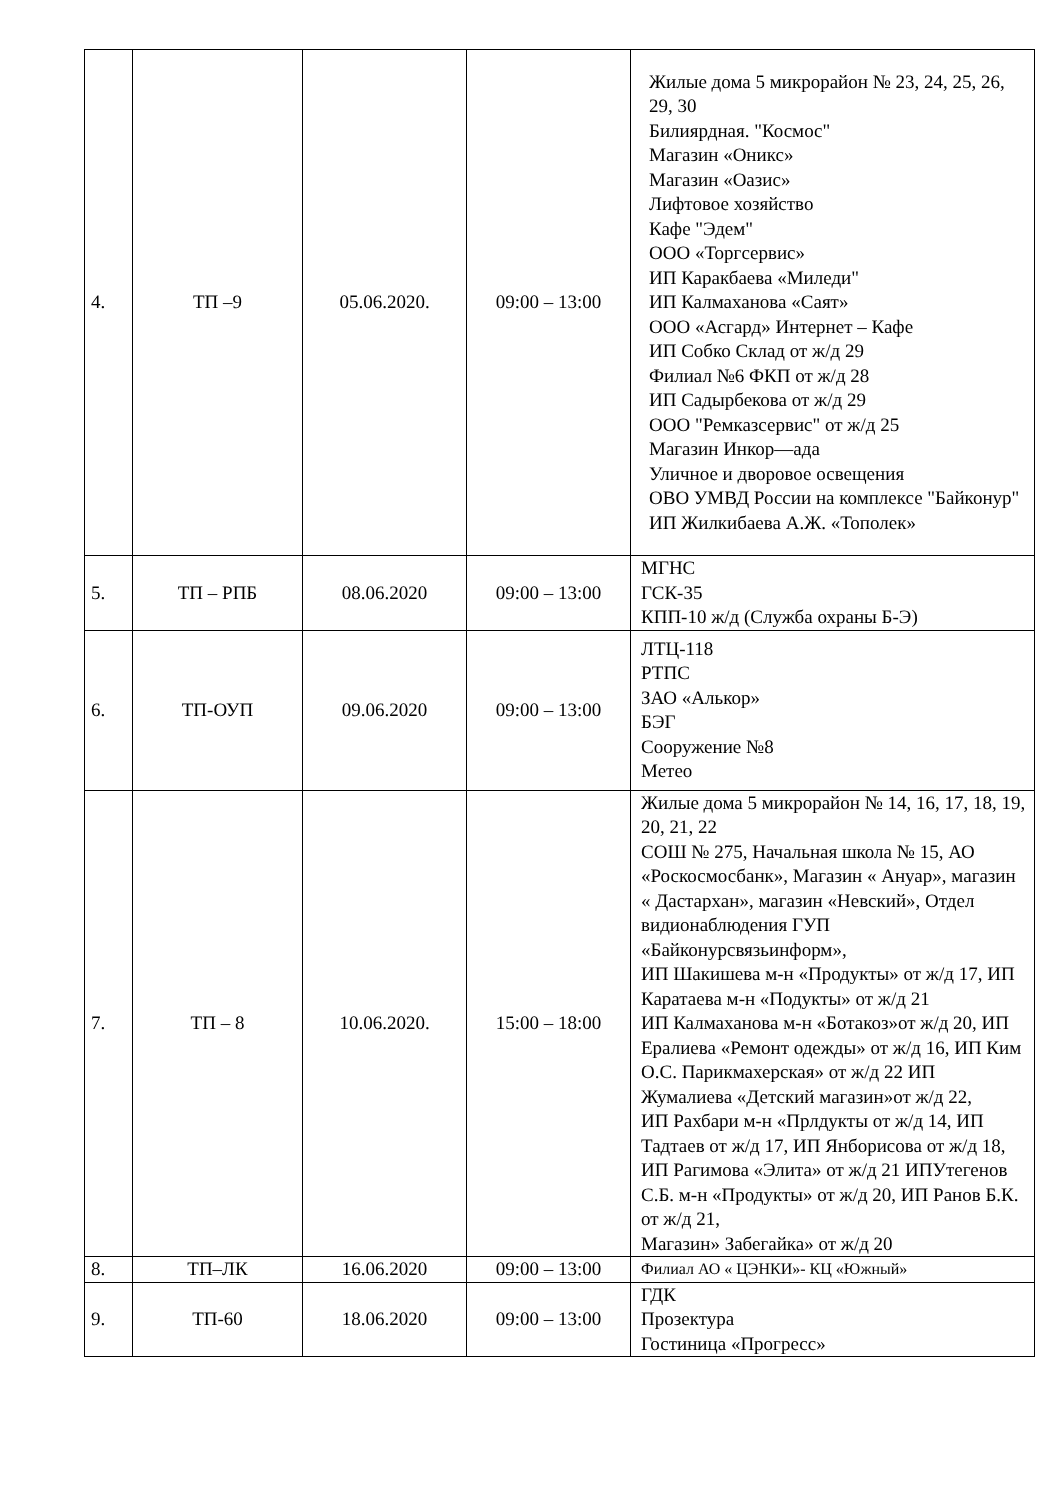| 4. | ТП –9 | 05.06.2020. | 09:00 – 13:00 | Жилые дома 5 микрорайон № 23, 24, 25, 26, 29, 30 Билиярдная. "Космос" Магазин «Оникс» Магазин «Оазис» Лифтовое хозяйство Кафе "Эдем" ООО «Торгсервис» ИП Каракбаева «Миледи" ИП Калмаханова «Саят» ООО «Асгард» Интернет – Кафе ИП Собко Склад от ж/д 29 Филиал №6 ФКП от ж/д 28 ИП Садырбекова от ж/д 29 ООО "Ремказсервис" от ж/д 25 Магазин Инкор—ада Уличное и дворовое освещения ОВО УМВД России на комплексе "Байконур" ИП Жилкибаева А.Ж. «Тополек» |
| 5. | ТП – РПБ | 08.06.2020 | 09:00 – 13:00 | МГНС ГСК-35 КПП-10 ж/д (Служба охраны Б-Э) |
| 6. | ТП-ОУП | 09.06.2020 | 09:00 – 13:00 | ЛТЦ-118 РТПС ЗАО «Алькор» БЭГ Сооружение №8 Метео |
| 7. | ТП – 8 | 10.06.2020. | 15:00 – 18:00 | Жилые дома 5 микрорайон № 14, 16, 17, 18, 19, 20, 21, 22 СОШ № 275, Начальная школа № 15, АО «Роскосмосбанк», Магазин « Ануар», магазин « Дастархан», магазин «Невский», Отдел видионаблюдения ГУП «Байконурсвязьинформ», ИП Шакишева м-н «Продукты» от ж/д 17, ИП Каратаева м-н «Подукты» от ж/д 21 ИП Калмаханова м-н «Ботакоз»от ж/д 20, ИП Ералиева «Ремонт одежды» от ж/д 16, ИП Ким О.С. Парикмахерская» от ж/д 22 ИП Жумалиева «Детский магазин»от ж/д 22, ИП Рахбари м-н «Прлдукты от ж/д 14, ИП Тадтаев от ж/д 17, ИП Янборисова от ж/д 18, ИП Рагимова «Элита» от ж/д 21 ИПУтегенов С.Б. м-н «Продукты» от ж/д 20, ИП Ранов Б.К. от ж/д 21, Магазин» Забегайка» от ж/д 20 |
| 8. | ТП–ЛК | 16.06.2020 | 09:00 – 13:00 | Филиал АО « ЦЭНКИ»- КЦ «Южный» |
| 9. | ТП-60 | 18.06.2020 | 09:00 – 13:00 | ГДК Прозектура Гостиница «Прогресс» |